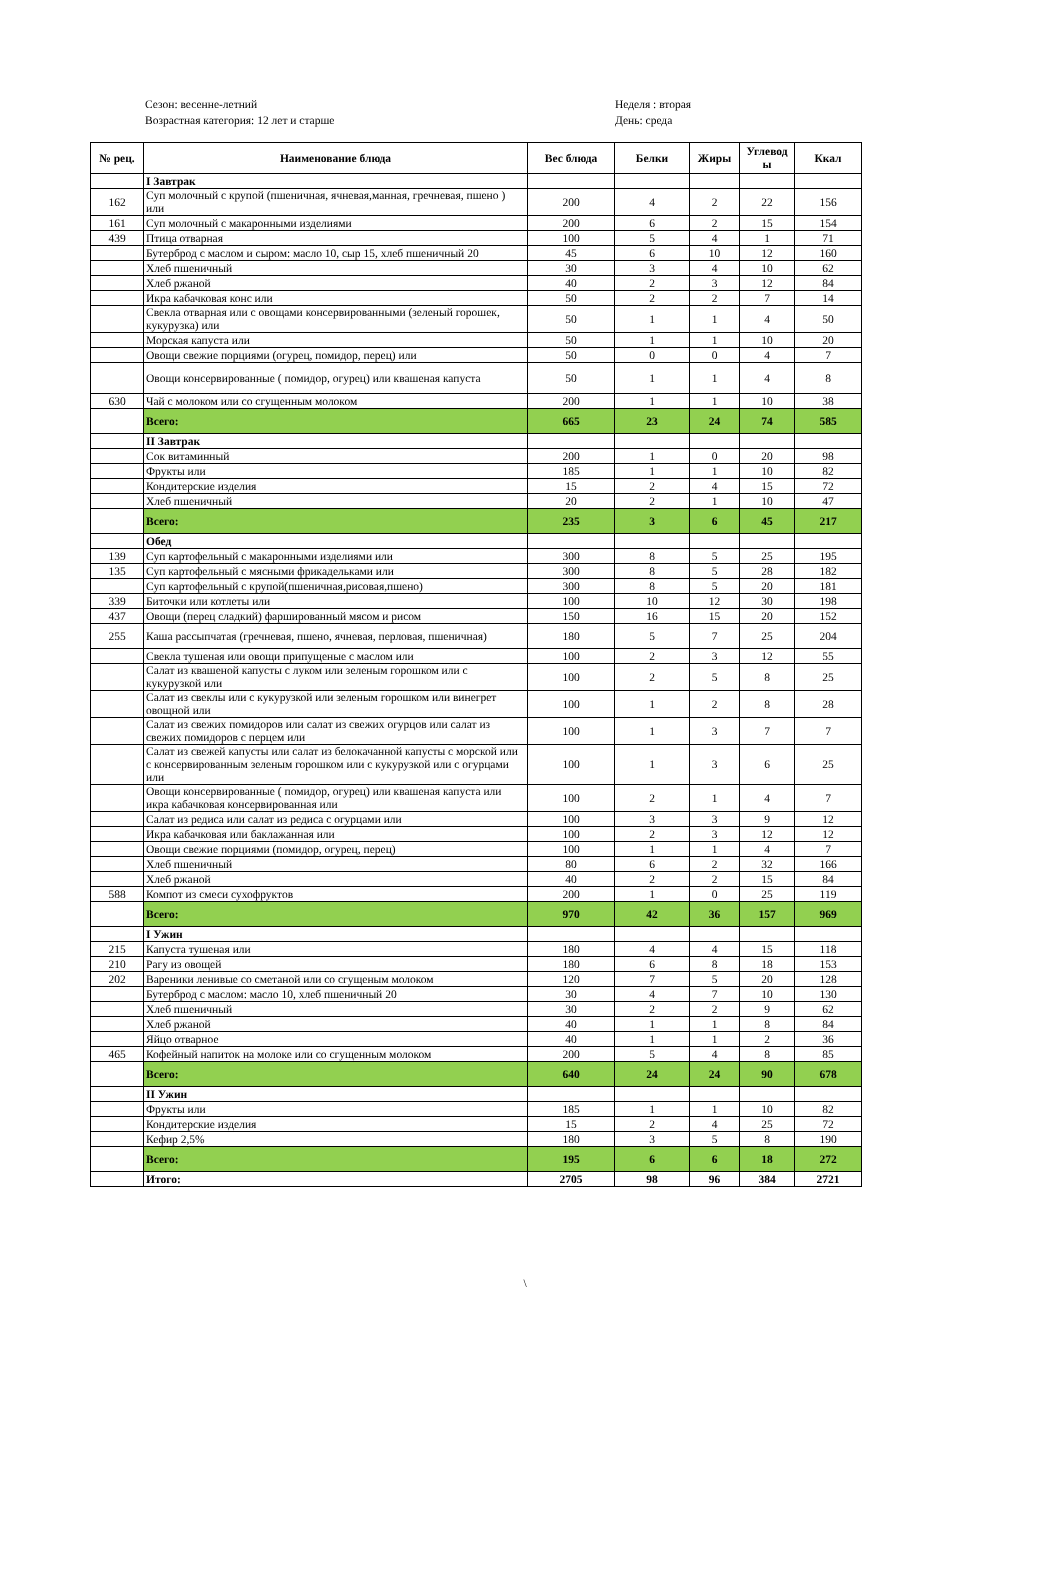Сезон: весенне-летний
Возрастная категория: 12 лет и старше
Неделя : вторая
День: среда
| № рец. | Наименование блюда | Вес блюда | Белки | Жиры | Углевод ы | Ккал |
| --- | --- | --- | --- | --- | --- | --- |
| | I Завтрак | | | | | |
| 162 | Суп молочный с крупой (пшеничная, ячневая,манная, гречневая, пшено ) или | 200 | 4 | 2 | 22 | 156 |
| 161 | Суп молочный с макаронными изделиями | 200 | 6 | 2 | 15 | 154 |
| 439 | Птица отварная | 100 | 5 | 4 | 1 | 71 |
| | Бутерброд с маслом и сыром: масло 10, сыр 15, хлеб пшеничный 20 | 45 | 6 | 10 | 12 | 160 |
| | Хлеб пшеничный | 30 | 3 | 4 | 10 | 62 |
| | Хлеб ржаной | 40 | 2 | 3 | 12 | 84 |
| | Икра кабачковая конс или | 50 | 2 | 2 | 7 | 14 |
| | Свекла отварная или с овощами консервированными (зеленый горошек, кукурузка) или | 50 | 1 | 1 | 4 | 50 |
| | Морская капуста или | 50 | 1 | 1 | 10 | 20 |
| | Овощи свежие порциями (огурец, помидор, перец) или | 50 | 0 | 0 | 4 | 7 |
| | Овощи консервированные ( помидор, огурец) или квашеная капуста | 50 | 1 | 1 | 4 | 8 |
| 630 | Чай с молоком или со сгущенным молоком | 200 | 1 | 1 | 10 | 38 |
| | Всего: | 665 | 23 | 24 | 74 | 585 |
| | II Завтрак | | | | | |
| | Сок витаминный | 200 | 1 | 0 | 20 | 98 |
| | Фрукты или | 185 | 1 | 1 | 10 | 82 |
| | Кондитерские изделия | 15 | 2 | 4 | 15 | 72 |
| | Хлеб пшеничный | 20 | 2 | 1 | 10 | 47 |
| | Всего: | 235 | 3 | 6 | 45 | 217 |
| | Обед | | | | | |
| 139 | Суп картофельный с макаронными изделиями или | 300 | 8 | 5 | 25 | 195 |
| 135 | Суп картофельный с мясными фрикадельками или | 300 | 8 | 5 | 28 | 182 |
| | Суп картофельный с крупой(пшеничная,рисовая,пшено) | 300 | 8 | 5 | 20 | 181 |
| 339 | Биточки или котлеты или | 100 | 10 | 12 | 30 | 198 |
| 437 | Овощи (перец сладкий) фаршированный мясом и рисом | 150 | 16 | 15 | 20 | 152 |
| 255 | Каша рассыпчатая (гречневая, пшено, ячневая, перловая, пшеничная) | 180 | 5 | 7 | 25 | 204 |
| | Свекла тушеная или овощи припущеные с маслом или | 100 | 2 | 3 | 12 | 55 |
| | Салат из квашеной капусты с луком или зеленым горошком или с кукурузкой или | 100 | 2 | 5 | 8 | 25 |
| | Салат из свеклы или с кукурузкой или зеленым горошком или винегрет овощной или | 100 | 1 | 2 | 8 | 28 |
| | Салат из свежих помидоров или салат из свежих огурцов или салат из свежих помидоров с перцем или | 100 | 1 | 3 | 7 | 7 |
| | Салат из свежей капусты или салат из белокачанной капусты с морской или с консервированным зеленым горошком или с кукурузкой или с огурцами или | 100 | 1 | 3 | 6 | 25 |
| | Овощи консервированные ( помидор, огурец) или квашеная капуста или икра кабачковая консервированная или | 100 | 2 | 1 | 4 | 7 |
| | Салат из редиса или салат из редиса с огурцами или | 100 | 3 | 3 | 9 | 12 |
| | Икра кабачковая или баклажанная или | 100 | 2 | 3 | 12 | 12 |
| | Овощи свежие порциями (помидор, огурец, перец) | 100 | 1 | 1 | 4 | 7 |
| | Хлеб пшеничный | 80 | 6 | 2 | 32 | 166 |
| | Хлеб ржаной | 40 | 2 | 2 | 15 | 84 |
| 588 | Компот из смеси сухофруктов | 200 | 1 | 0 | 25 | 119 |
| | Всего: | 970 | 42 | 36 | 157 | 969 |
| | I Ужин | | | | | |
| 215 | Капуста тушеная или | 180 | 4 | 4 | 15 | 118 |
| 210 | Рагу из овощей | 180 | 6 | 8 | 18 | 153 |
| 202 | Вареники ленивые со сметаной или со сгущеным молоком | 120 | 7 | 5 | 20 | 128 |
| | Бутерброд с маслом: масло 10, хлеб пшеничный 20 | 30 | 4 | 7 | 10 | 130 |
| | Хлеб пшеничный | 30 | 2 | 2 | 9 | 62 |
| | Хлеб ржаной | 40 | 1 | 1 | 8 | 84 |
| | Яйцо отварное | 40 | 1 | 1 | 2 | 36 |
| 465 | Кофейный напиток на молоке или со сгущенным молоком | 200 | 5 | 4 | 8 | 85 |
| | Всего: | 640 | 24 | 24 | 90 | 678 |
| | II Ужин | | | | | |
| | Фрукты или | 185 | 1 | 1 | 10 | 82 |
| | Кондитерские изделия | 15 | 2 | 4 | 25 | 72 |
| | Кефир 2,5% | 180 | 3 | 5 | 8 | 190 |
| | Всего: | 195 | 6 | 6 | 18 | 272 |
| | Итого: | 2705 | 98 | 96 | 384 | 2721 |
\